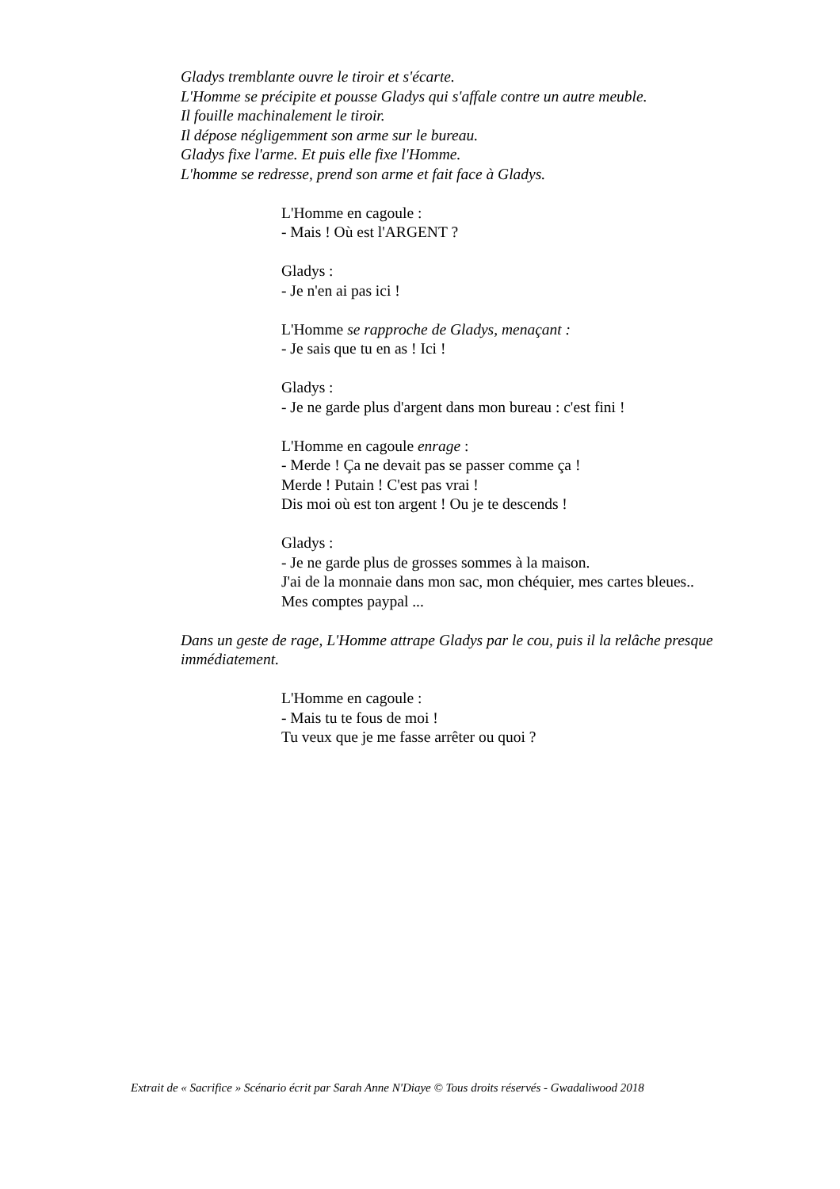Gladys tremblante ouvre le tiroir et s'écarte.
L'Homme se précipite et pousse Gladys qui s'affale contre un autre meuble.
Il fouille machinalement le tiroir.
Il dépose négligemment son arme sur le bureau.
Gladys fixe l'arme. Et puis elle fixe l'Homme.
L'homme se redresse, prend son arme et fait face à Gladys.
L'Homme en cagoule :
- Mais ! Où est l'ARGENT ?
Gladys :
- Je n'en ai pas ici !
L'Homme se rapproche de Gladys, menaçant :
- Je sais que tu en as ! Ici !
Gladys :
- Je ne garde plus d'argent dans mon bureau : c'est fini !
L'Homme en cagoule enrage :
- Merde ! Ça ne devait pas se passer comme ça !
Merde ! Putain ! C'est pas vrai !
Dis moi où est ton argent ! Ou je te descends !
Gladys :
- Je ne garde plus de grosses sommes à la maison.
J'ai de la monnaie dans mon sac, mon chéquier, mes cartes bleues..
Mes comptes paypal ...
Dans un geste de rage, L'Homme attrape Gladys par le cou, puis il la relâche presque immédiatement.
L'Homme en cagoule :
- Mais tu te fous de moi !
Tu veux que je me fasse arrêter ou quoi ?
Extrait de « Sacrifice » Scénario écrit par Sarah Anne N'Diaye © Tous droits réservés - Gwadaliwood 2018